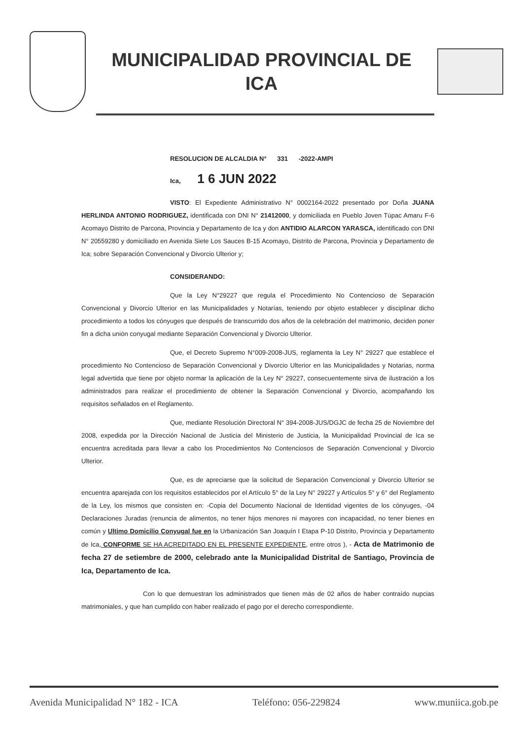MUNICIPALIDAD PROVINCIAL DE
ICA
RESOLUCION DE ALCALDIA N° 331 -2022-AMPI
Ica, 1 6 JUN 2022
VISTO: El Expediente Administrativo N° 0002164-2022 presentado por Doña JUANA HERLINDA ANTONIO RODRIGUEZ, identificada con DNI N° 21412000, y domiciliada en Pueblo Joven Túpac Amaru F-6 Acomayo Distrito de Parcona, Provincia y Departamento de Ica y don ANTIDIO ALARCON YARASCA, identificado con DNI N° 20559280 y domiciliado en Avenida Siete Los Sauces B-15 Acomayo, Distrito de Parcona, Provincia y Departamento de Ica; sobre Separación Convencional y Divorcio Ulterior y;
CONSIDERANDO:
Que la Ley N°29227 que regula el Procedimiento No Contencioso de Separación Convencional y Divorcio Ulterior en las Municipalidades y Notarías, teniendo por objeto establecer y disciplinar dicho procedimiento a todos los cónyuges que después de transcurrido dos años de la celebración del matrimonio, deciden poner fin a dicha unión conyugal mediante Separación Convencional y Divorcio Ulterior.
Que, el Decreto Supremo N°009-2008-JUS, reglamenta la Ley N° 29227 que establece el procedimiento No Contencioso de Separación Convencional y Divorcio Ulterior en las Municipalidades y Notarias, norma legal advertida que tiene por objeto normar la aplicación de la Ley N° 29227, consecuentemente sirva de ilustración a los administrados para realizar el procedimiento de obtener la Separación Convencional y Divorcio, acompañando los requisitos señalados en el Reglamento.
Que, mediante Resolución Directoral N° 394-2008-JUS/DGJC de fecha 25 de Noviembre del 2008, expedida por la Dirección Nacional de Justicia del Ministerio de Justicia, la Municipalidad Provincial de Ica se encuentra acreditada para llevar a cabo los Procedimientos No Contenciosos de Separación Convencional y Divorcio Ulterior.
Que, es de apreciarse que la solicitud de Separación Convencional y Divorcio Ulterior se encuentra aparejada con los requisitos establecidos por el Artículo 5° de la Ley N° 29227 y Artículos 5° y 6° del Reglamento de la Ley, los mismos que consisten en: -Copia del Documento Nacional de Identidad vigentes de los cónyuges, -04 Declaraciones Juradas (renuncia de alimentos, no tener hijos menores ni mayores con incapacidad, no tener bienes en común y Ultimo Domicilio Conyugal fue en la Urbanización San Joaquín I Etapa P-10 Distrito, Provincia y Departamento de Ica, CONFORME SE HA ACREDITADO EN EL PRESENTE EXPEDIENTE, entre otros ), - Acta de Matrimonio de fecha 27 de setiembre de 2000, celebrado ante la Municipalidad Distrital de Santiago, Provincia de Ica, Departamento de Ica.
Con lo que demuestran los administrados que tienen más de 02 años de haber contraído nupcias matrimoniales, y que han cumplido con haber realizado el pago por el derecho correspondiente.
Avenida Municipalidad N° 182 - ICA Teléfono: 056-229824 www.muniica.gob.pe